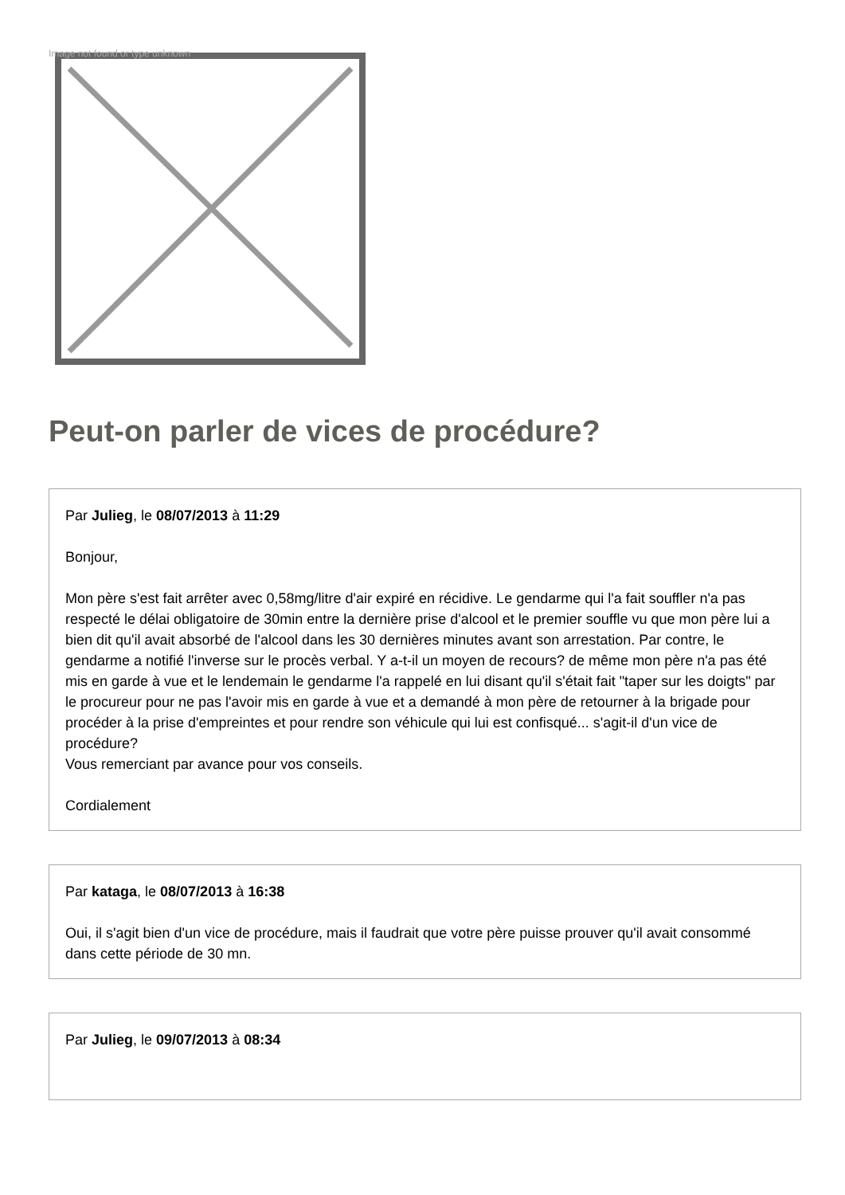Image not found or type unknown
Peut-on parler de vices de procédure?
Par Julieg, le 08/07/2013 à 11:29
Bonjour,
Mon père s'est fait arrêter avec 0,58mg/litre d'air expiré en récidive. Le gendarme qui l'a fait souffler n'a pas respecté le délai obligatoire de 30min entre la dernière prise d'alcool et le premier souffle vu que mon père lui a bien dit qu'il avait absorbé de l'alcool dans les 30 dernières minutes avant son arrestation. Par contre, le gendarme a notifié l'inverse sur le procès verbal. Y a-t-il un moyen de recours? de même mon père n'a pas été mis en garde à vue et le lendemain le gendarme l'a rappelé en lui disant qu'il s'était fait "taper sur les doigts" par le procureur pour ne pas l'avoir mis en garde à vue et a demandé à mon père de retourner à la brigade pour procéder à la prise d'empreintes et pour rendre son véhicule qui lui est confisqué... s'agit-il d'un vice de procédure?
Vous remerciant par avance pour vos conseils.
Cordialement
Par kataga, le 08/07/2013 à 16:38
Oui, il s'agit bien d'un vice de procédure, mais il faudrait que votre père puisse prouver qu'il avait consommé dans cette période de 30 mn.
Par Julieg, le 09/07/2013 à 08:34